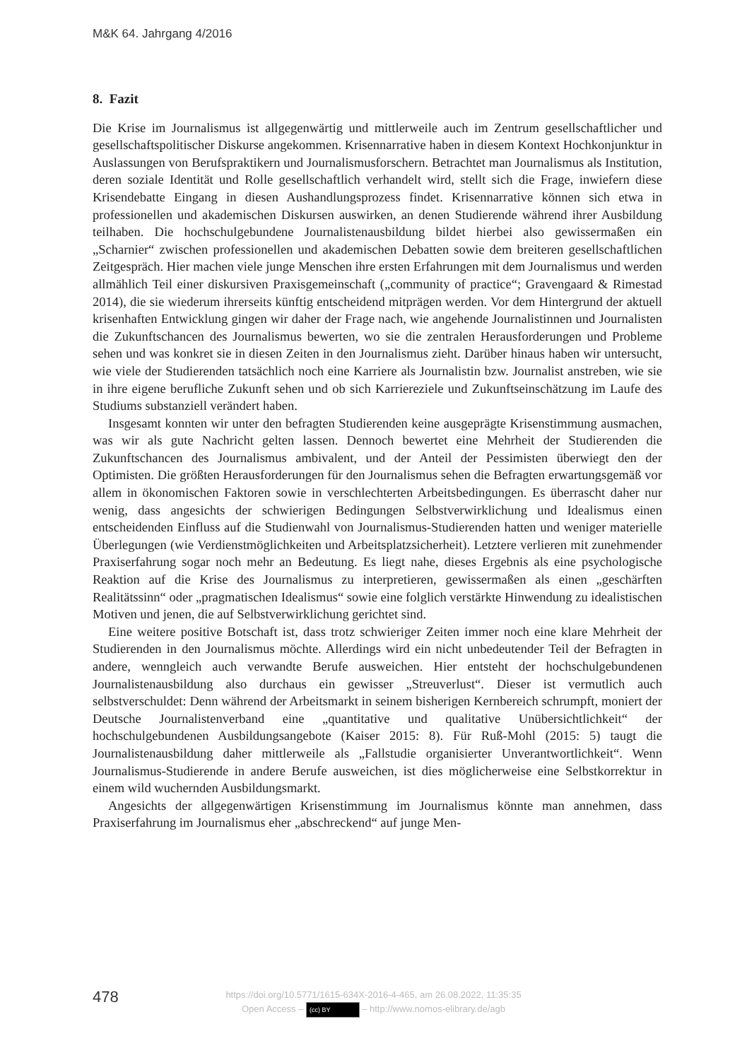M&K 64. Jahrgang 4/2016
8. Fazit
Die Krise im Journalismus ist allgegenwärtig und mittlerweile auch im Zentrum gesellschaftlicher und gesellschaftspolitischer Diskurse angekommen. Krisennarrative haben in diesem Kontext Hochkonjunktur in Auslassungen von Berufspraktikern und Journalismusforschern. Betrachtet man Journalismus als Institution, deren soziale Identität und Rolle gesellschaftlich verhandelt wird, stellt sich die Frage, inwiefern diese Krisendebatte Eingang in diesen Aushandlungsprozess findet. Krisennarrative können sich etwa in professionellen und akademischen Diskursen auswirken, an denen Studierende während ihrer Ausbildung teilhaben. Die hochschulgebundene Journalistenausbildung bildet hierbei also gewissermaßen ein „Scharnier“ zwischen professionellen und akademischen Debatten sowie dem breiteren gesellschaftlichen Zeitgespräch. Hier machen viele junge Menschen ihre ersten Erfahrungen mit dem Journalismus und werden allmählich Teil einer diskursiven Praxisgemeinschaft („community of practice“; Gravengaard & Rimestad 2014), die sie wiederum ihrerseits künftig entscheidend mitprägen werden. Vor dem Hintergrund der aktuell krisenhaften Entwicklung gingen wir daher der Frage nach, wie angehende Journalistinnen und Journalisten die Zukunftschancen des Journalismus bewerten, wo sie die zentralen Herausforderungen und Probleme sehen und was konkret sie in diesen Zeiten in den Journalismus zieht. Darüber hinaus haben wir untersucht, wie viele der Studierenden tatsächlich noch eine Karriere als Journalistin bzw. Journalist anstreben, wie sie in ihre eigene berufliche Zukunft sehen und ob sich Karriereziele und Zukunftseinschätzung im Laufe des Studiums substanziell verändert haben.
Insgesamt konnten wir unter den befragten Studierenden keine ausgeprägte Krisenstimmung ausmachen, was wir als gute Nachricht gelten lassen. Dennoch bewertet eine Mehrheit der Studierenden die Zukunftschancen des Journalismus ambivalent, und der Anteil der Pessimisten überwiegt den der Optimisten. Die größten Herausforderungen für den Journalismus sehen die Befragten erwartungsgemäß vor allem in ökonomischen Faktoren sowie in verschlechterten Arbeitsbedingungen. Es überrascht daher nur wenig, dass angesichts der schwierigen Bedingungen Selbstverwirklichung und Idealismus einen entscheidenden Einfluss auf die Studienwahl von Journalismus-Studierenden hatten und weniger materielle Überlegungen (wie Verdienstmöglichkeiten und Arbeitsplatzsicherheit). Letztere verlieren mit zunehmender Praxiserfahrung sogar noch mehr an Bedeutung. Es liegt nahe, dieses Ergebnis als eine psychologische Reaktion auf die Krise des Journalismus zu interpretieren, gewissermaßen als einen „geschärften Realitätssinn“ oder „pragmatischen Idealismus“ sowie eine folglich verstärkte Hinwendung zu idealistischen Motiven und jenen, die auf Selbstverwirklichung gerichtet sind.
Eine weitere positive Botschaft ist, dass trotz schwieriger Zeiten immer noch eine klare Mehrheit der Studierenden in den Journalismus möchte. Allerdings wird ein nicht unbedeutender Teil der Befragten in andere, wenngleich auch verwandte Berufe ausweichen. Hier entsteht der hochschulgebundenen Journalistenausbildung also durchaus ein gewisser „Streuverlust“. Dieser ist vermutlich auch selbstverschuldet: Denn während der Arbeitsmarkt in seinem bisherigen Kernbereich schrumpft, moniert der Deutsche Journalistenverband eine „quantitative und qualitative Unübersichtlichkeit“ der hochschulgebundenen Ausbildungsangebote (Kaiser 2015: 8). Für Ruß-Mohl (2015: 5) taugt die Journalistenausbildung daher mittlerweile als „Fallstudie organisierter Unverantwortlichkeit“. Wenn Journalismus-Studierende in andere Berufe ausweichen, ist dies möglicherweise eine Selbstkorrektur in einem wild wuchernden Ausbildungsmarkt.
Angesichts der allgegenwärtigen Krisenstimmung im Journalismus könnte man annehmen, dass Praxiserfahrung im Journalismus eher „abschreckend“ auf junge Men-
478
https://doi.org/10.5771/1615-634X-2016-4-465, am 26.08.2022, 11:35:35
Open Access – (cc) BY – http://www.nomos-elibrary.de/agb